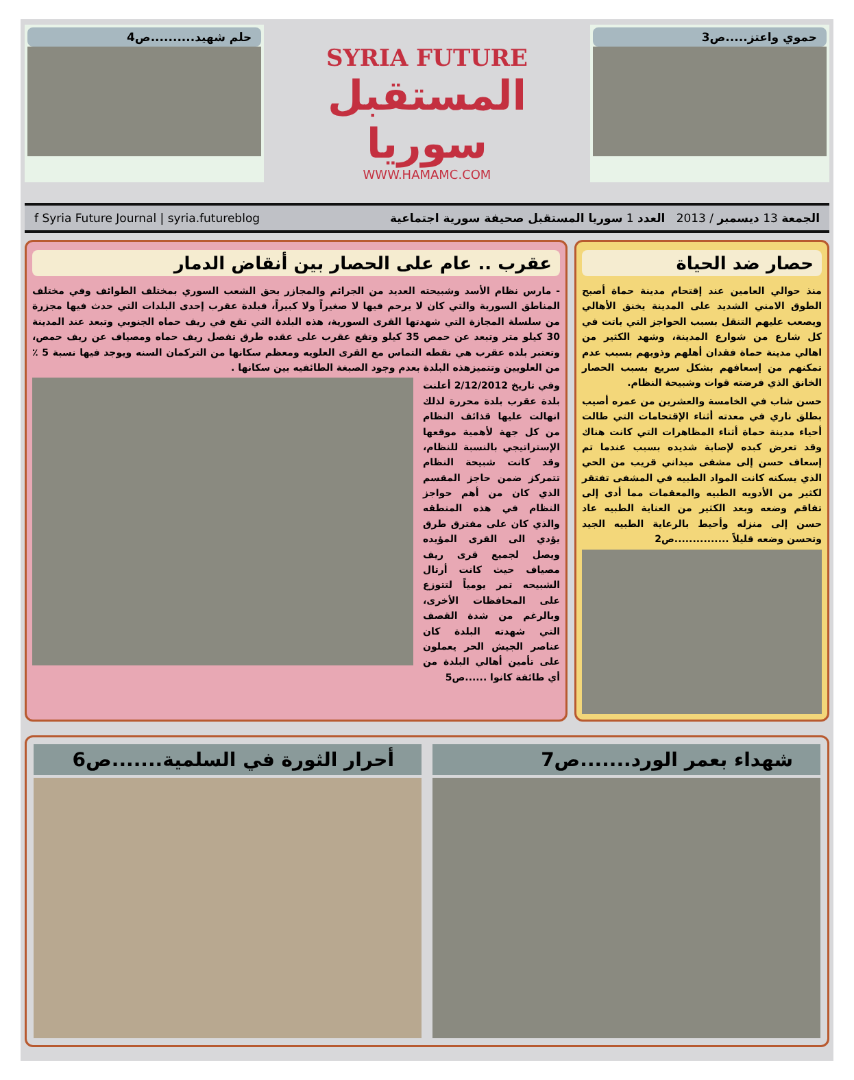حموي واعتز.....ص3
SYRIA FUTURE
المستقبل سوريا
WWW.HAMAMC.COM
حلم شهيد..........ص4
الجمعة 13 ديسمبر / 2013 العدد 1 سوريا المستقبل صحيفة سورية اجتماعية f Syria Future Journal | syria.futureblog
حصار ضد الحياة
منذ حوالي العامين عند إقتحام مدينة حماة أصبح الطوق الامني الشديد على المدينة يخنق الأهالي ويصعب عليهم التنقل بسبب الحواجز التي باتت في كل شارع من شوارع المدينة، وشهد الكثير من اهالي مدينة حماة فقدان أهلهم وذويهم بسبب عدم تمكنهم من إسعافهم بشكل سريع بسبب الحصار الخانق الذي فرضته قوات وشبيحة النظام.
حسن شاب في الخامسة والعشرين من عمره أصيب بطلق ناري في معدته أثناء الإقتحامات التي طالت أحياء مدينة حماة أثناء المظاهرات التي كانت هناك وقد تعرض كبده لإصابة شديده بسبب عندما تم إسعاف حسن إلى مشفى ميداني قريب من الحي الذي يسكنه كانت المواد الطبيه في المشفى تفتقر لكثير من الأدويه الطبيه والمعقمات مما أدى إلى تفاقم وضعه وبعد الكثير من العناية الطبيه عاد حسن إلى منزله وأحيط بالرعاية الطبيه الجيد وتحسن وضعه قليلاً ...............ص2
عقرب .. عام على الحصار بين أنقاض الدمار
- مارس نظام الأسد وشبيحته العديد من الجرائم والمجازر بحق الشعب السوري بمختلف الطوائف وفي مختلف المناطق السورية والتي كان لا يرحم فيها لا صغيراً ولا كبيراً، فبلدة عقرب إحدى البلدات التي حدث فيها مجزرة من سلسلة المجازة التي شهدتها القرى السورية، هذه البلدة التي تقع في ريف حماه الجنوبي وتبعد عند المدينة 30 كيلو متر وتبعد عن حمص 35 كيلو وتقع عقرب على عقده طرق تفصل ريف حماه ومصياف عن ريف حمص، وتعتبر بلده عقرب هي نقطه التماس مع القرى العلويه ومعظم سكانها من التركمان السنه ويوجد فيها نسبة 5 ٪ من العلويين وتتميزهذه البلدة بعدم وجود الصبغة الطائفيه بين سكانها .
وفي تاريخ 2/12/2012 أعلنت بلدة عقرب بلدة محررة لذلك انهالت عليها قذائف النظام من كل جهة لأهمية موقعها الإستراتيجي بالنسبة للنظام، وقد كانت شبيحة النظام تتمركز ضمن حاجز المقسم الذي كان من أهم حواجز النظام في هذه المنطقه والذي كان على مفترق طرق يؤدي الى القرى المؤيده ويصل لجميع قرى ريف مصياف حيث كانت أرتال الشبيحه تمر يومياً لتتوزع على المحافظات الأخرى، وبالرغم من شدة القصف التي شهدته البلدة كان عناصر الجيش الحر يعملون على تأمين أهالي البلدة من أي طائفة كانوا ......ص5
شهداء بعمر الورد.......ص7 أحرار الثورة في السلمية.......ص6